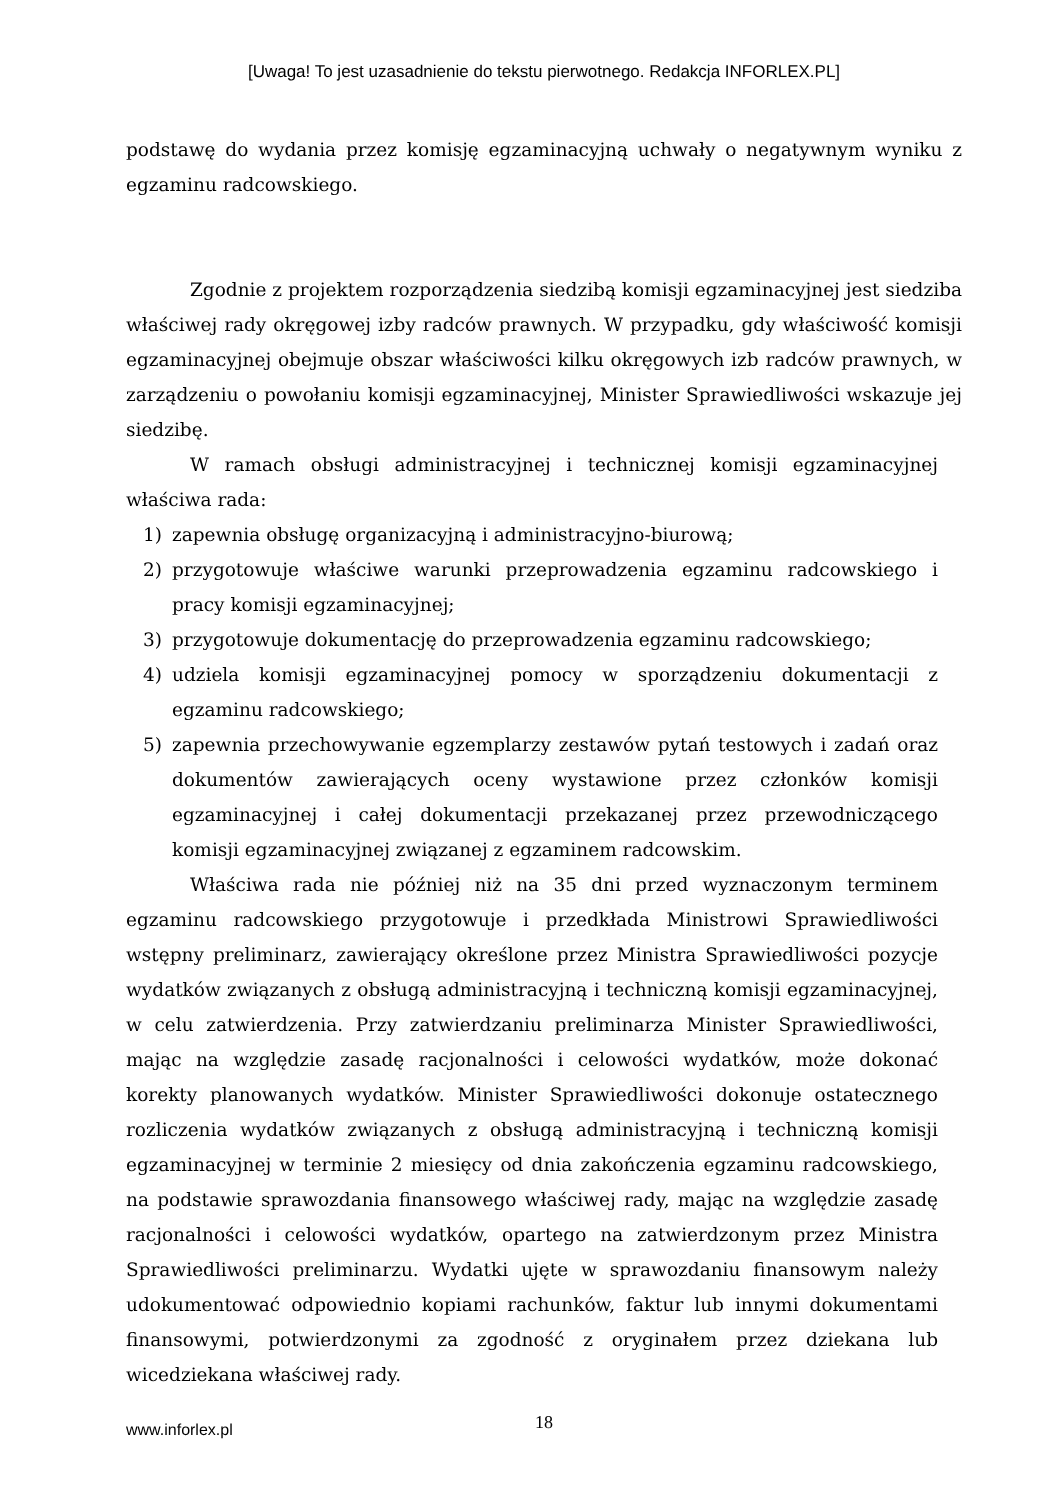[Uwaga! To jest uzasadnienie do tekstu pierwotnego. Redakcja INFORLEX.PL]
podstawę do wydania przez komisję egzaminacyjną uchwały o negatywnym wyniku z egzaminu radcowskiego.
Zgodnie z projektem rozporządzenia siedzibą komisji egzaminacyjnej jest siedziba właściwej rady okręgowej izby radców prawnych. W przypadku, gdy właściwość komisji egzaminacyjnej obejmuje obszar właściwości kilku okręgowych izb radców prawnych, w zarządzeniu o powołaniu komisji egzaminacyjnej, Minister Sprawiedliwości wskazuje jej siedzibę.
W ramach obsługi administracyjnej i technicznej komisji egzaminacyjnej właściwa rada:
1) zapewnia obsługę organizacyjną i administracyjno-biurową;
2) przygotowuje właściwe warunki przeprowadzenia egzaminu radcowskiego i pracy komisji egzaminacyjnej;
3) przygotowuje dokumentację do przeprowadzenia egzaminu radcowskiego;
4) udziela komisji egzaminacyjnej pomocy w sporządzeniu dokumentacji z egzaminu radcowskiego;
5) zapewnia przechowywanie egzemplarzy zestawów pytań testowych i zadań oraz dokumentów zawierających oceny wystawione przez członków komisji egzaminacyjnej i całej dokumentacji przekazanej przez przewodniczącego komisji egzaminacyjnej związanej z egzaminem radcowskim.
Właściwa rada nie później niż na 35 dni przed wyznaczonym terminem egzaminu radcowskiego przygotowuje i przedkłada Ministrowi Sprawiedliwości wstępny preliminarz, zawierający określone przez Ministra Sprawiedliwości pozycje wydatków związanych z obsługą administracyjną i techniczną komisji egzaminacyjnej, w celu zatwierdzenia. Przy zatwierdzaniu preliminarza Minister Sprawiedliwości, mając na względzie zasadę racjonalności i celowości wydatków, może dokonać korekty planowanych wydatków. Minister Sprawiedliwości dokonuje ostatecznego rozliczenia wydatków związanych z obsługą administracyjną i techniczną komisji egzaminacyjnej w terminie 2 miesięcy od dnia zakończenia egzaminu radcowskiego, na podstawie sprawozdania finansowego właściwej rady, mając na względzie zasadę racjonalności i celowości wydatków, opartego na zatwierdzonym przez Ministra Sprawiedliwości preliminarzu. Wydatki ujęte w sprawozdaniu finansowym należy udokumentować odpowiednio kopiami rachunków, faktur lub innymi dokumentami finansowymi, potwierdzonymi za zgodność z oryginałem przez dziekana lub wicedziekana właściwej rady.
www.inforlex.pl 18